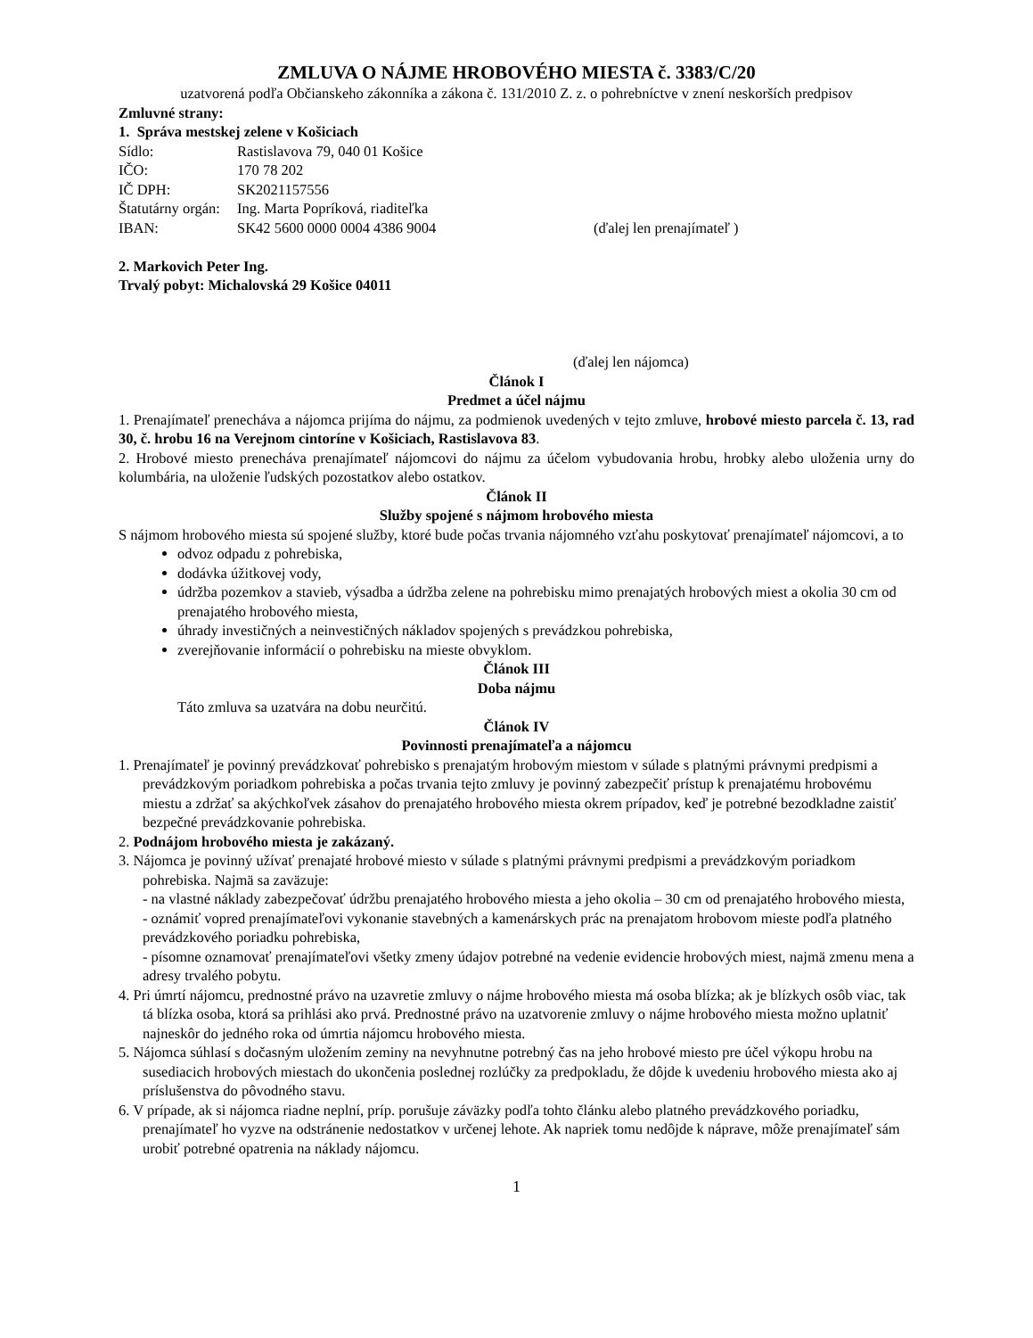ZMLUVA O NÁJME HROBOVÉHO MIESTA č. 3383/C/20
uzatvorená podľa Občianskeho zákonníka a zákona č. 131/2010 Z. z. o pohrebníctve v znení neskorších predpisov
Zmluvné strany:
1. Správa mestskej zelene v Košiciach
Sídlo: Rastislavova 79, 040 01 Košice
IČO: 170 78 202
IČ DPH: SK2021157556
Štatutárny orgán: Ing. Marta Popríková, riaditeľka
IBAN: SK42 5600 0000 0004 4386 9004 (ďalej len prenajímateľ )
2. Markovich Peter Ing.
Trvalý pobyt: Michalovská 29 Košice 04011
(ďalej len nájomca)
Článok I
Predmet a účel nájmu
1. Prenajímateľ prenecháva a nájomca prijíma do nájmu, za podmienok uvedených v tejto zmluve, hrobové miesto parcela č. 13, rad 30, č. hrobu 16 na Verejnom cintoríne v Košiciach, Rastislavova 83.
2. Hrobové miesto prenecháva prenajímateľ nájomcovi do nájmu za účelom vybudovania hrobu, hrobky alebo uloženia urny do kolumbária, na uloženie ľudských pozostatkov alebo ostatkov.
Článok II
Služby spojené s nájmom hrobového miesta
S nájmom hrobového miesta sú spojené služby, ktoré bude počas trvania nájomného vzťahu poskytovať prenajímateľ nájomcovi, a to
odvoz odpadu z pohrebiska,
dodávka úžitkovej vody,
údržba pozemkov a stavieb, výsadba a údržba zelene na pohrebisku mimo prenajatých hrobových miest a okolia 30 cm od prenajatého hrobového miesta,
úhrady investičných a neinvestičných nákladov spojených s prevádzkou pohrebiska,
zverejňovanie informácií o pohrebisku na mieste obvyklom.
Článok III
Doba nájmu
Táto zmluva sa uzatvára na dobu neurčitú.
Článok IV
Povinnosti prenajímateľa a nájomcu
1. Prenajímateľ je povinný prevádzkovať pohrebisko s prenajatým hrobovým miestom v súlade s platnými právnymi predpismi a prevádzkovým poriadkom pohrebiska a počas trvania tejto zmluvy je povinný zabezpečiť prístup k prenajatému hrobovému miestu a zdržať sa akýchkoľvek zásahov do prenajatého hrobového miesta okrem prípadov, keď je potrebné bezodkladne zaistiť bezpečné prevádzkovanie pohrebiska.
2. Podnájom hrobového miesta je zakázaný.
3. Nájomca je povinný užívať prenajaté hrobové miesto v súlade s platnými právnymi predpismi a prevádzkovým poriadkom pohrebiska. Najmä sa zaväzuje:
- na vlastné náklady zabezpečovať údržbu prenajatého hrobového miesta a jeho okolia – 30 cm od prenajatého hrobového miesta,
- oznámiť vopred prenajímateľovi vykonanie stavebných a kamenárskych prác na prenajatom hrobovom mieste podľa platného prevádzkového poriadku pohrebiska,
- písomne oznamovať prenajímateľovi všetky zmeny údajov potrebné na vedenie evidencie hrobových miest, najmä zmenu mena a adresy trvalého pobytu.
4. Pri úmrtí nájomcu, prednostné právo na uzavretie zmluvy o nájme hrobového miesta má osoba blízka; ak je blízkych osôb viac, tak tá blízka osoba, ktorá sa prihlási ako prvá. Prednostné právo na uzatvorenie zmluvy o nájme hrobového miesta možno uplatniť najneskôr do jedného roka od úmrtia nájomcu hrobového miesta.
5. Nájomca súhlasí s dočasným uložením zeminy na nevyhnutne potrebný čas na jeho hrobové miesto pre účel výkopu hrobu na susediacich hrobových miestach do ukončenia poslednej rozlúčky za predpokladu, že dôjde k uvedeniu hrobového miesta ako aj príslušenstva do pôvodného stavu.
6. V prípade, ak si nájomca riadne neplní, príp. porušuje záväzky podľa tohto článku alebo platného prevádzkového poriadku, prenajímateľ ho vyzve na odstránenie nedostatkov v určenej lehote. Ak napriek tomu nedôjde k náprave, môže prenajímateľ sám urobiť potrebné opatrenia na náklady nájomcu.
1